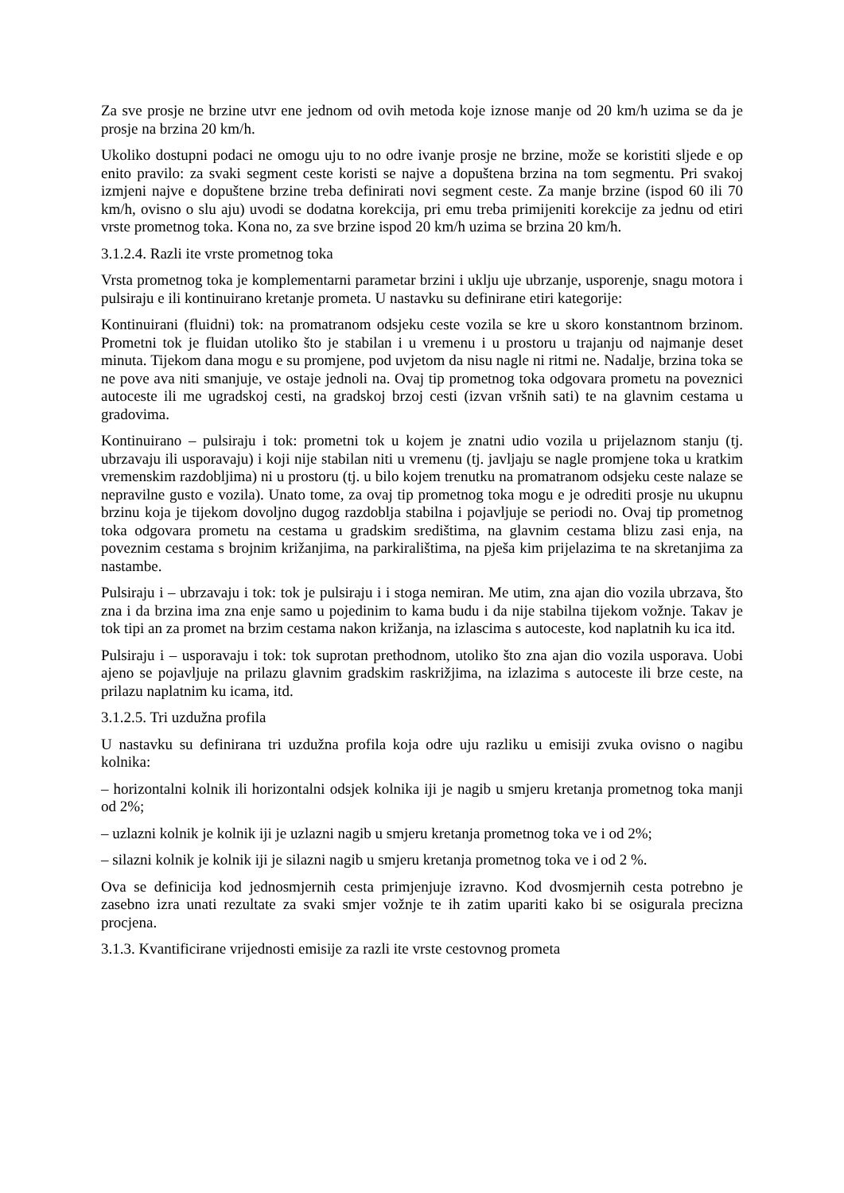Za sve prosje ne brzine utvr ene jednom od ovih metoda koje iznose manje od 20 km/h uzima se da je prosje na brzina 20 km/h.
Ukoliko dostupni podaci ne omogu uju to no odre ivanje prosje ne brzine, može se koristiti sljede e op enito pravilo: za svaki segment ceste koristi se najve a dopuštena brzina na tom segmentu. Pri svakoj izmjeni najve e dopuštene brzine treba definirati novi segment ceste. Za manje brzine (ispod 60 ili 70 km/h, ovisno o slu aju) uvodi se dodatna korekcija, pri emu treba primijeniti korekcije za jednu od etiri vrste prometnog toka. Kona no, za sve brzine ispod 20 km/h uzima se brzina 20 km/h.
3.1.2.4. Razli ite vrste prometnog toka
Vrsta prometnog toka je komplementarni parametar brzini i uklju uje ubrzanje, usporenje, snagu motora i pulsiraju e ili kontinuirano kretanje prometa. U nastavku su definirane etiri kategorije:
Kontinuirani (fluidni) tok: na promatranom odsjeku ceste vozila se kre u skoro konstantnom brzinom. Prometni tok je fluidan utoliko što je stabilan i u vremenu i u prostoru u trajanju od najmanje deset minuta. Tijekom dana mogu e su promjene, pod uvjetom da nisu nagle ni ritmi ne. Nadalje, brzina toka se ne pove ava niti smanjuje, ve ostaje jednoli na. Ovaj tip prometnog toka odgovara prometu na poveznici autoceste ili me ugradskoj cesti, na gradskoj brzoj cesti (izvan vršnih sati) te na glavnim cestama u gradovima.
Kontinuirano – pulsiraju i tok: prometni tok u kojem je znatni udio vozila u prijelaznom stanju (tj. ubrzavaju ili usporavaju) i koji nije stabilan niti u vremenu (tj. javljaju se nagle promjene toka u kratkim vremenskim razdobljima) ni u prostoru (tj. u bilo kojem trenutku na promatranom odsjeku ceste nalaze se nepravilne gusto e vozila). Unato tome, za ovaj tip prometnog toka mogu e je odrediti prosje nu ukupnu brzinu koja je tijekom dovoljno dugog razdoblja stabilna i pojavljuje se periodi no. Ovaj tip prometnog toka odgovara prometu na cestama u gradskim središtima, na glavnim cestama blizu zasi enja, na poveznim cestama s brojnim križanjima, na parkiralištima, na pješa kim prijelazima te na skretanjima za nastambe.
Pulsiraju i – ubrzavaju i tok: tok je pulsiraju i i stoga nemiran. Me utim, zna ajan dio vozila ubrzava, što zna i da brzina ima zna enje samo u pojedinim to kama budu i da nije stabilna tijekom vožnje. Takav je tok tipi an za promet na brzim cestama nakon križanja, na izlascima s autoceste, kod naplatnih ku ica itd.
Pulsiraju i – usporavaju i tok: tok suprotan prethodnom, utoliko što zna ajan dio vozila usporava. Uobi ajeno se pojavljuje na prilazu glavnim gradskim raskrižjima, na izlazima s autoceste ili brze ceste, na prilazu naplatnim ku icama, itd.
3.1.2.5. Tri uzdužna profila
U nastavku su definirana tri uzdužna profila koja odre uju razliku u emisiji zvuka ovisno o nagibu kolnika:
– horizontalni kolnik ili horizontalni odsjek kolnika iji je nagib u smjeru kretanja prometnog toka manji od 2%;
– uzlazni kolnik je kolnik iji je uzlazni nagib u smjeru kretanja prometnog toka ve i od 2%;
– silazni kolnik je kolnik iji je silazni nagib u smjeru kretanja prometnog toka ve i od 2 %.
Ova se definicija kod jednosmjernih cesta primjenjuje izravno. Kod dvosmjernih cesta potrebno je zasebno izra unati rezultate za svaki smjer vožnje te ih zatim upariti kako bi se osigurala precizna procjena.
3.1.3. Kvantificirane vrijednosti emisije za razli ite vrste cestovnog prometa